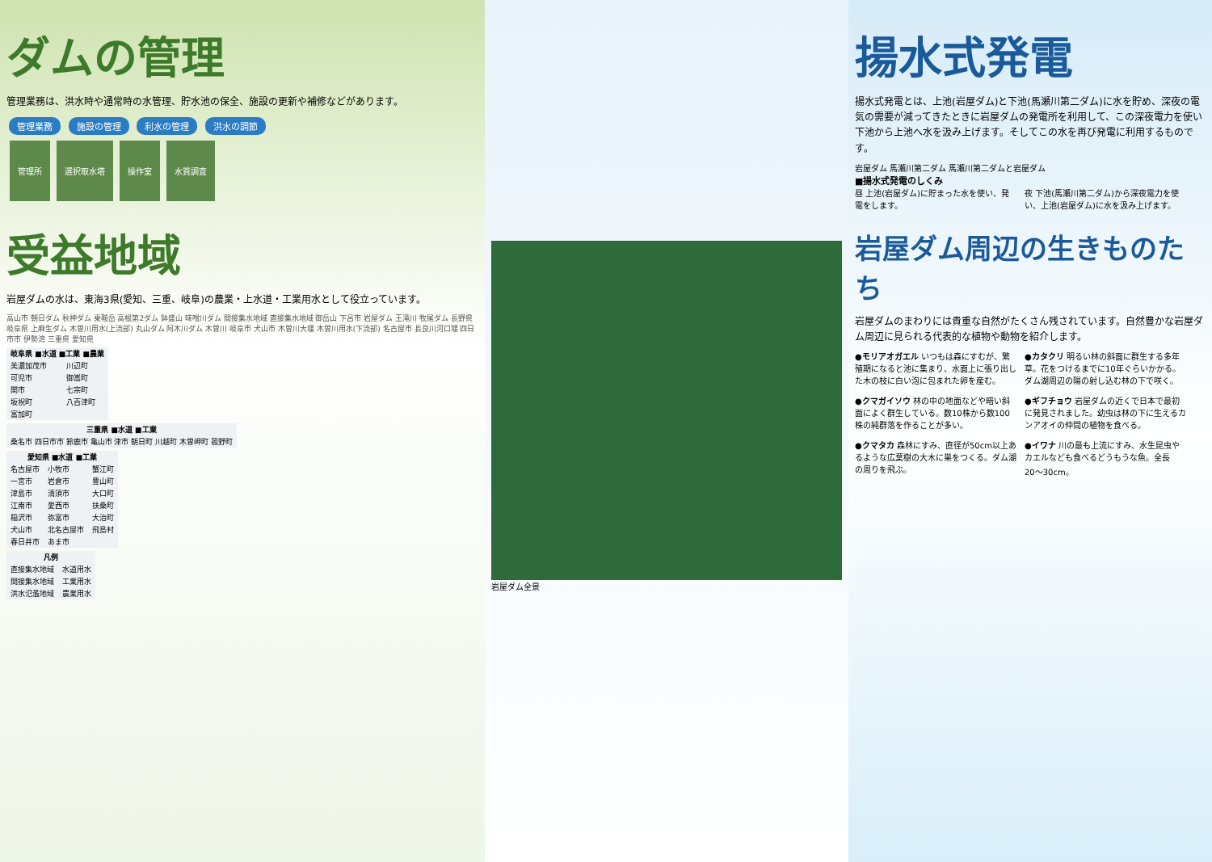ダムの管理
管理業務は、洪水時や通常時の水管理、貯水池の保全、施設の更新や補修などがあります。
管理業務 施設の管理 利水の管理 洪水の調節
管理所 選択取水塔 操作室 水質調査
受益地域
岩屋ダムの水は、東海3県(愛知、三重、岐阜)の農業・上水道・工業用水として役立っています。
高山市 朝日ダム 秋神ダム 乗鞍岳 高根第2ダム 鉢盛山 味噌川ダム 間接集水地域 直接集水地域 御岳山 下呂市 岩屋ダム 王滝川 牧尾ダム 長野県 岐阜県 上麻生ダム 木曽川用水(上流部) 丸山ダム 阿木川ダム 木曽川 岐阜市 犬山市 木曽川大堰 木曽川用水(下流部) 名古屋市 長良川河口堰 四日市市 伊勢湾 三重県 愛知県
| 岐阜県 ■水道 ■工業 ■農業 | |
| --- | --- |
| 美濃加茂市 | 川辺町 |
| 可児市 | 御嵩町 |
| 関市 | 七宗町 |
| 坂祝町 | 八百津町 |
| 富加町 | |
| 三重県 ■水道 ■工業 |
| --- |
| 桑名市 四日市市 鈴鹿市 亀山市 津市 朝日町 川越町 木曽岬町 菰野町 |
| 愛知県 ■水道 ■工業 | | |
| --- | --- | --- |
| 名古屋市 | 小牧市 | 蟹江町 |
| 一宮市 | 岩倉市 | 豊山町 |
| 津島市 | 清須市 | 大口町 |
| 江南市 | 愛西市 | 扶桑町 |
| 稲沢市 | 弥富市 | 大治町 |
| 犬山市 | 北名古屋市 | 飛島村 |
| 春日井市 | あま市 | |
| 凡例 | |
| --- | --- |
| 直接集水地域 | 水道用水 |
| 間接集水地域 | 工業用水 |
| 洪水氾濫地域 | 農業用水 |
岩屋ダム全景
揚水式発電
揚水式発電とは、上池(岩屋ダム)と下池(馬瀬川第二ダム)に水を貯め、深夜の電気の需要が減ってきたときに岩屋ダムの発電所を利用して、この深夜電力を使い下池から上池へ水を汲み上げます。そしてこの水を再び発電に利用するものです。
岩屋ダム 馬瀬川第二ダム 馬瀬川第二ダムと岩屋ダム
■揚水式発電のしくみ
昼 上池(岩屋ダム)に貯まった水を使い、発電をします。
夜 下池(馬瀬川第二ダム)から深夜電力を使い、上池(岩屋ダム)に水を汲み上げます。
岩屋ダム周辺の生きものたち
岩屋ダムのまわりには貴重な自然がたくさん残されています。自然豊かな岩屋ダム周辺に見られる代表的な植物や動物を紹介します。
●モリアオガエル いつもは森にすむが、繁殖期になると池に集まり、水面上に張り出した木の枝に白い泡に包まれた卵を産む。
●カタクリ 明るい林の斜面に群生する多年草。花をつけるまでに10年ぐらいかかる。ダム湖周辺の陽の射し込む林の下で咲く。
●クマガイソウ 林の中の地面などや暗い斜面によく群生している。数10株から数100株の純群落を作ることが多い。
●ギフチョウ 岩屋ダムの近くで日本で最初に発見されました。幼虫は林の下に生えるカンアオイの仲間の植物を食べる。
●クマタカ 森林にすみ、直径が50cm以上あるような広葉樹の大木に巣をつくる。ダム湖の周りを飛ぶ。
●イワナ 川の最も上流にすみ、水生昆虫やカエルなども食べるどうもうな魚。全長20〜30cm。